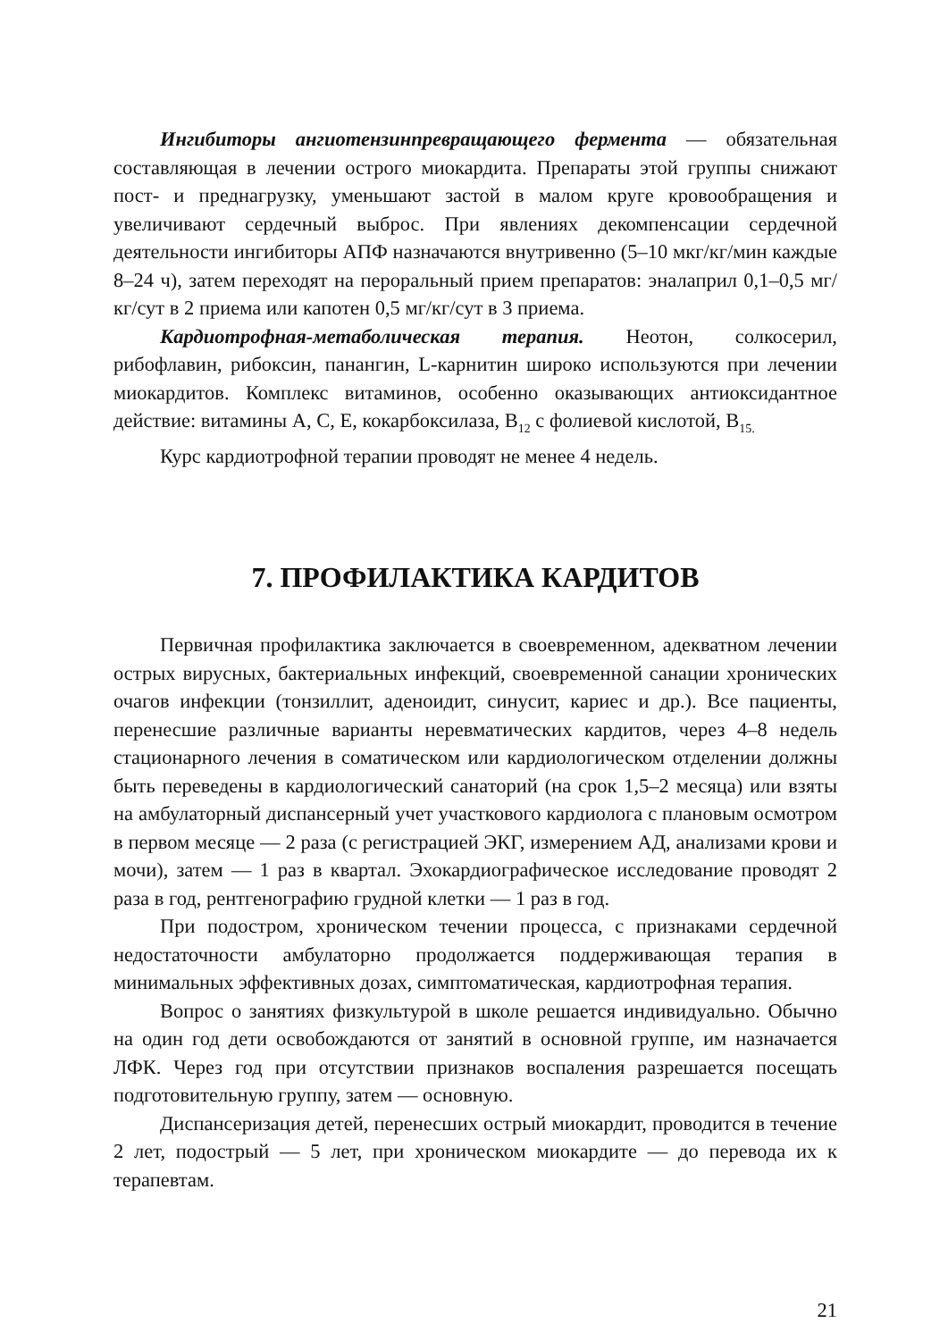Ингибиторы ангиотензинпревращающего фермента — обязательная составляющая в лечении острого миокардита. Препараты этой группы снижают пост- и преднагрузку, уменьшают застой в малом круге кровообращения и увеличивают сердечный выброс. При явлениях декомпенсации сердечной деятельности ингибиторы АПФ назначаются внутривенно (5–10 мкг/кг/мин каждые 8–24 ч), затем переходят на пероральный прием препаратов: эналаприл 0,1–0,5 мг/кг/сут в 2 приема или капотен 0,5 мг/кг/сут в 3 приема.
Кардиотрофная-метаболическая терапия. Неотон, солкосерил, рибофлавин, рибоксин, панангин, L-карнитин широко используются при лечении миокардитов. Комплекс витаминов, особенно оказывающих антиоксидантное действие: витамины А, С, Е, кокарбоксилаза, В<sub>12</sub> с фолиевой кислотой, В<sub>15.</sub>
Курс кардиотрофной терапии проводят не менее 4 недель.
7. ПРОФИЛАКТИКА КАРДИТОВ
Первичная профилактика заключается в своевременном, адекватном лечении острых вирусных, бактериальных инфекций, своевременной санации хронических очагов инфекции (тонзиллит, аденоидит, синусит, кариес и др.). Все пациенты, перенесшие различные варианты неревматических кардитов, через 4–8 недель стационарного лечения в соматическом или кардиологическом отделении должны быть переведены в кардиологический санаторий (на срок 1,5–2 месяца) или взяты на амбулаторный диспансерный учет участкового кардиолога с плановым осмотром в первом месяце — 2 раза (с регистрацией ЭКГ, измерением АД, анализами крови и мочи), затем — 1 раз в квартал. Эхокардиографическое исследование проводят 2 раза в год, рентгенографию грудной клетки — 1 раз в год.
При подостром, хроническом течении процесса, с признаками сердечной недостаточности амбулаторно продолжается поддерживающая терапия в минимальных эффективных дозах, симптоматическая, кардиотрофная терапия.
Вопрос о занятиях физкультурой в школе решается индивидуально. Обычно на один год дети освобождаются от занятий в основной группе, им назначается ЛФК. Через год при отсутствии признаков воспаления разрешается посещать подготовительную группу, затем — основную.
Диспансеризация детей, перенесших острый миокардит, проводится в течение 2 лет, подострый — 5 лет, при хроническом миокардите — до перевода их к терапевтам.
21